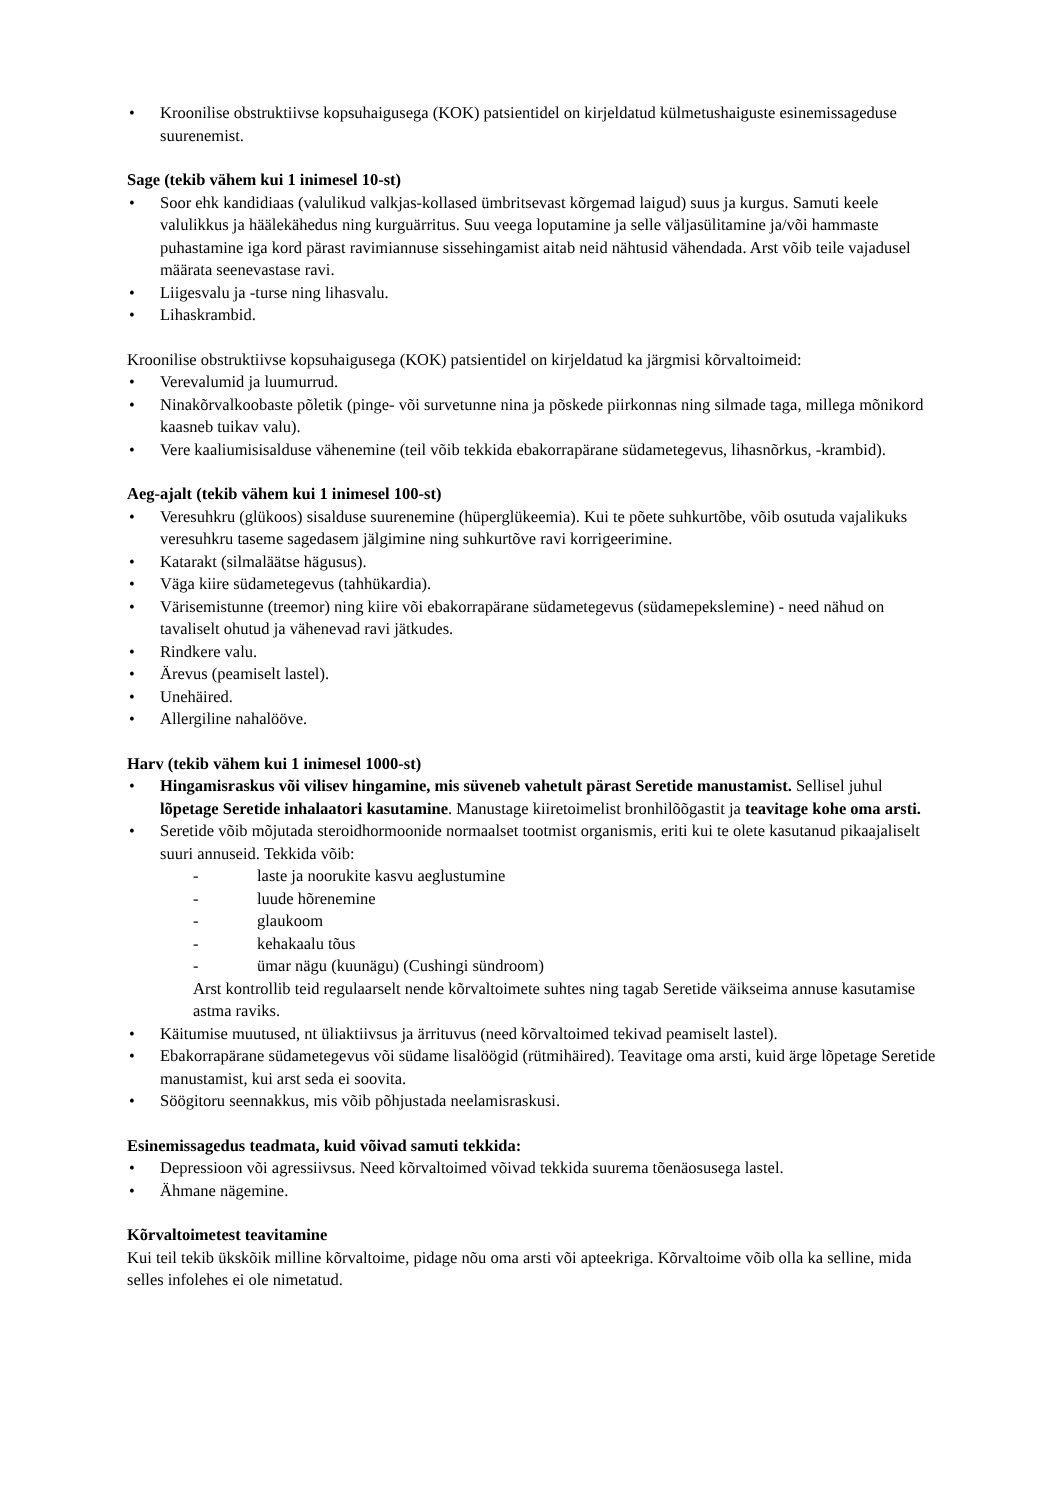• Kroonilise obstruktiivse kopsuhaigusega (KOK) patsientidel on kirjeldatud külmetushaiguste esinemissageduse suurenemist.
Sage (tekib vähem kui 1 inimesel 10-st)
• Soor ehk kandidiaas (valulikud valkjas-kollased ümbritsevast kõrgemad laigud) suus ja kurgus. Samuti keele valulikkus ja häälekähedus ning kurguärritus. Suu veega loputamine ja selle väljasülitamine ja/või hammaste puhastamine iga kord pärast ravimiannuse sissehingamist aitab neid nähtusid vähendada. Arst võib teile vajadusel määrata seenevastase ravi.
• Liigesvalu ja -turse ning lihasvalu.
• Lihaskrambid.
Kroonilise obstruktiivse kopsuhaigusega (KOK) patsientidel on kirjeldatud ka järgmisi kõrvaltoimeid:
• Verevalumid ja luumurrud.
• Ninakõrvalkoobaste põletik (pinge- või survetunne nina ja põskede piirkonnas ning silmade taga, millega mõnikord kaasneb tuikav valu).
• Vere kaaliumisisalduse vähenemine (teil võib tekkida ebakorrapärane südametegevus, lihasnõrkus, -krambid).
Aeg-ajalt (tekib vähem kui 1 inimesel 100-st)
• Veresuhkru (glükoos) sisalduse suurenemine (hüperglükeemia). Kui te põete suhkurtõbe, võib osutuda vajalikuks veresuhkru taseme sagedasem jälgimine ning suhkurtõve ravi korrigeerimine.
• Katarakt (silmaläätse hägusus).
• Väga kiire südametegevus (tahhükardia).
• Värisemistunne (treemor) ning kiire või ebakorrapärane südametegevus (südamepekslemine) - need nähud on tavaliselt ohutud ja vähenevad ravi jätkudes.
• Rindkere valu.
• Ärevus (peamiselt lastel).
• Unehäired.
• Allergiline nahalööve.
Harv (tekib vähem kui 1 inimesel 1000-st)
• Hingamisraskus või vilisev hingamine, mis süveneb vahetult pärast Seretide manustamist. Sellisel juhul lõpetage Seretide inhalaatori kasutamine. Manustage kiiretoimelist bronhilõõgastit ja teavitage kohe oma arsti.
• Seretide võib mõjutada steroidhormoonide normaalset tootmist organismis, eriti kui te olete kasutanud pikaajaliselt suuri annuseid. Tekkida võib:
- laste ja noorukite kasvu aeglustumine
- luude hõrenemine
- glaukoom
- kehakaalu tõus
- ümar nägu (kuunägu) (Cushingi sündroom)
Arst kontrollib teid regulaarselt nende kõrvaltoimete suhtes ning tagab Seretide väikseima annuse kasutamise astma raviks.
• Käitumise muutused, nt üliaktiivsus ja ärrituvus (need kõrvaltoimed tekivad peamiselt lastel).
• Ebakorrapärane südametegevus või südame lisalöögid (rütmihäired). Teavitage oma arsti, kuid ärge lõpetage Seretide manustamist, kui arst seda ei soovita.
• Söögitoru seennakkus, mis võib põhjustada neelamisraskusi.
Esinemissagedus teadmata, kuid võivad samuti tekkida:
• Depressioon või agressiivsus. Need kõrvaltoimed võivad tekkida suurema tõenäosusega lastel.
• Ähmane nägemine.
Kõrvaltoimetest teavitamine
Kui teil tekib ükskõik milline kõrvaltoime, pidage nõu oma arsti või apteekriga. Kõrvaltoime võib olla ka selline, mida selles infolehes ei ole nimetatud.